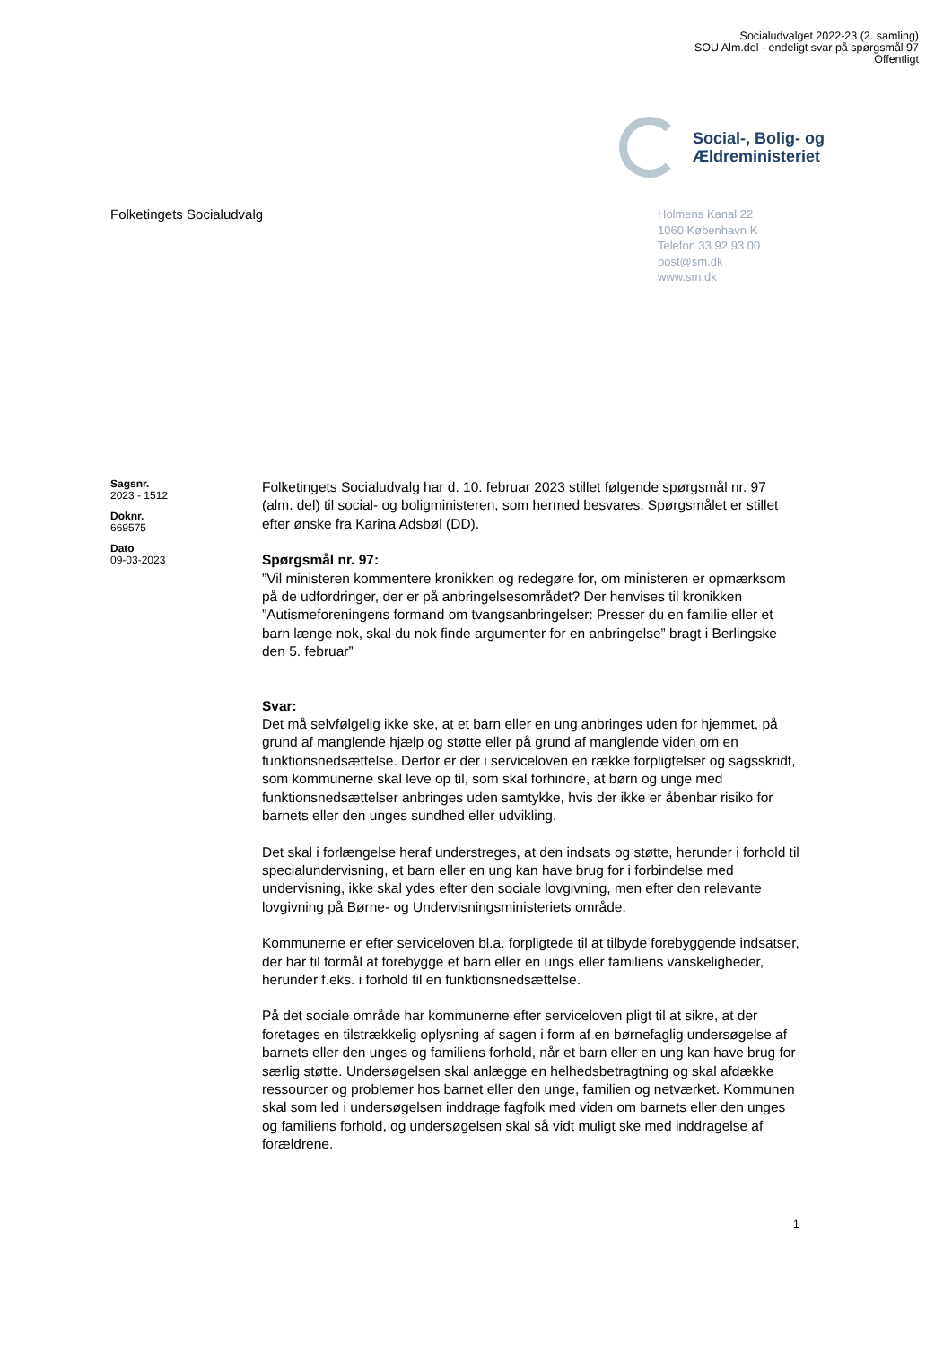Socialudvalget 2022-23 (2. samling)
SOU Alm.del - endeligt svar på spørgsmål 97
Offentligt
Social-, Bolig- og
Ældreministeriet
Folketingets Socialudvalg
Holmens Kanal 22
1060 København K
Telefon 33 92 93 00
post@sm.dk
www.sm.dk
Sagsnr.
2023 - 1512
Doknr.
669575
Dato
09-03-2023
Folketingets Socialudvalg har d. 10. februar 2023 stillet følgende spørgsmål nr. 97 (alm. del) til social- og boligministeren, som hermed besvares. Spørgsmålet er stillet efter ønske fra Karina Adsbøl (DD).
Spørgsmål nr. 97:
”Vil ministeren kommentere kronikken og redegøre for, om ministeren er opmærksom på de udfordringer, der er på anbringelsesområdet? Der henvises til kronikken ”Autismeforeningens formand om tvangsanbringelser: Presser du en familie eller et barn længe nok, skal du nok finde argumenter for en anbringelse” bragt i Berlingske den 5. februar”
Svar:
Det må selvfølgelig ikke ske, at et barn eller en ung anbringes uden for hjemmet, på grund af manglende hjælp og støtte eller på grund af manglende viden om en funktionsnedsættelse. Derfor er der i serviceloven en række forpligtelser og sagsskridt, som kommunerne skal leve op til, som skal forhindre, at børn og unge med funktionsnedsættelser anbringes uden samtykke, hvis der ikke er åbenbar risiko for barnets eller den unges sundhed eller udvikling.
Det skal i forlængelse heraf understreges, at den indsats og støtte, herunder i forhold til specialundervisning, et barn eller en ung kan have brug for i forbindelse med undervisning, ikke skal ydes efter den sociale lovgivning, men efter den relevante lovgivning på Børne- og Undervisningsministeriets område.
Kommunerne er efter serviceloven bl.a. forpligtede til at tilbyde forebyggende indsatser, der har til formål at forebygge et barn eller en ungs eller familiens vanskeligheder, herunder f.eks. i forhold til en funktionsnedsættelse.
På det sociale område har kommunerne efter serviceloven pligt til at sikre, at der foretages en tilstrækkelig oplysning af sagen i form af en børnefaglig undersøgelse af barnets eller den unges og familiens forhold, når et barn eller en ung kan have brug for særlig støtte. Undersøgelsen skal anlægge en helhedsbetragtning og skal afdække ressourcer og problemer hos barnet eller den unge, familien og netværket. Kommunen skal som led i undersøgelsen inddrage fagfolk med viden om barnets eller den unges og familiens forhold, og undersøgelsen skal så vidt muligt ske med inddragelse af forældrene.
1